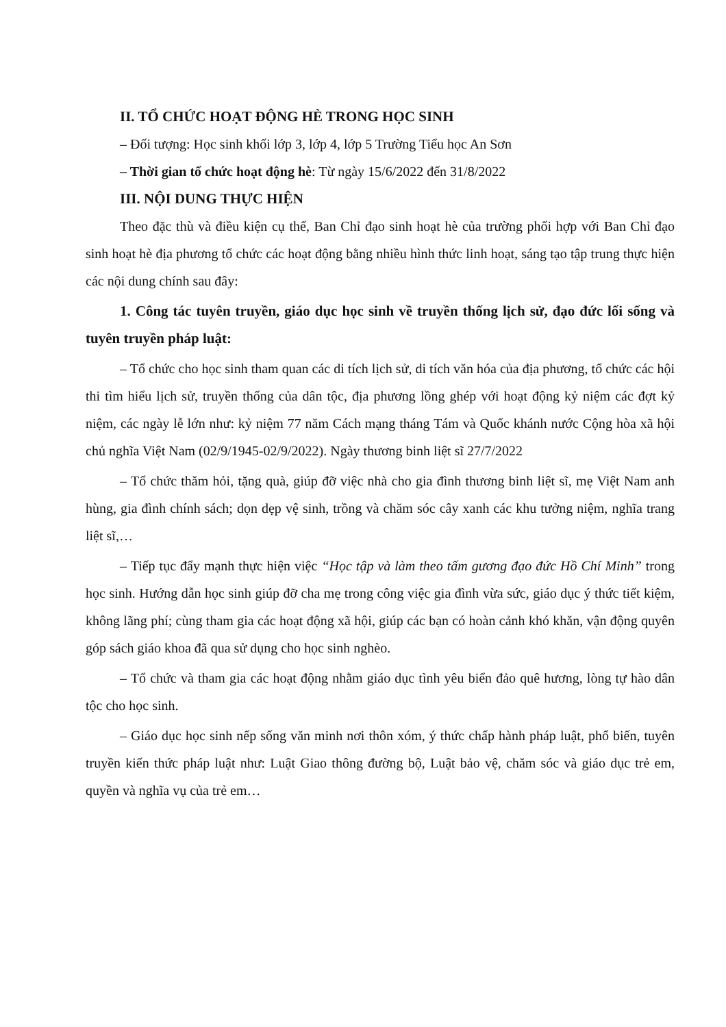II. TỔ CHỨC HOẠT ĐỘNG HÈ TRONG HỌC SINH
– Đối tượng: Học sinh khối lớp 3, lớp 4, lớp 5 Trường Tiểu học An Sơn
– Thời gian tổ chức hoạt động hè: Từ ngày 15/6/2022 đến 31/8/2022
III. NỘI DUNG THỰC HIỆN
Theo đặc thù và điều kiện cụ thể, Ban Chỉ đạo sinh hoạt hè của trường phối hợp với Ban Chỉ đạo sinh hoạt hè địa phương tổ chức các hoạt động bằng nhiều hình thức linh hoạt, sáng tạo tập trung thực hiện các nội dung chính sau đây:
1. Công tác tuyên truyền, giáo dục học sinh về truyền thống lịch sử, đạo đức lối sống và tuyên truyền pháp luật:
– Tổ chức cho học sinh tham quan các di tích lịch sử, di tích văn hóa của địa phương, tổ chức các hội thi tìm hiểu lịch sử, truyền thống của dân tộc, địa phương lồng ghép với hoạt động kỷ niệm các đợt kỷ niệm, các ngày lễ lớn như: kỷ niệm 77 năm Cách mạng tháng Tám và Quốc khánh nước Cộng hòa xã hội chủ nghĩa Việt Nam (02/9/1945-02/9/2022). Ngày thương binh liệt sĩ 27/7/2022
– Tổ chức thăm hỏi, tặng quà, giúp đỡ việc nhà cho gia đình thương binh liệt sĩ, mẹ Việt Nam anh hùng, gia đình chính sách; dọn dẹp vệ sinh, trồng và chăm sóc cây xanh các khu tưởng niệm, nghĩa trang liệt sĩ,…
– Tiếp tục đẩy mạnh thực hiện việc “Học tập và làm theo tấm gương đạo đức Hồ Chí Minh” trong học sinh. Hướng dẫn học sinh giúp đỡ cha mẹ trong công việc gia đình vừa sức, giáo dục ý thức tiết kiệm, không lãng phí; cùng tham gia các hoạt động xã hội, giúp các bạn có hoàn cảnh khó khăn, vận động quyên góp sách giáo khoa đã qua sử dụng cho học sinh nghèo.
– Tổ chức và tham gia các hoạt động nhằm giáo dục tình yêu biển đảo quê hương, lòng tự hào dân tộc cho học sinh.
– Giáo dục học sinh nếp sống văn minh nơi thôn xóm, ý thức chấp hành pháp luật, phổ biến, tuyên truyền kiến thức pháp luật như: Luật Giao thông đường bộ, Luật bảo vệ, chăm sóc và giáo dục trẻ em, quyền và nghĩa vụ của trẻ em…